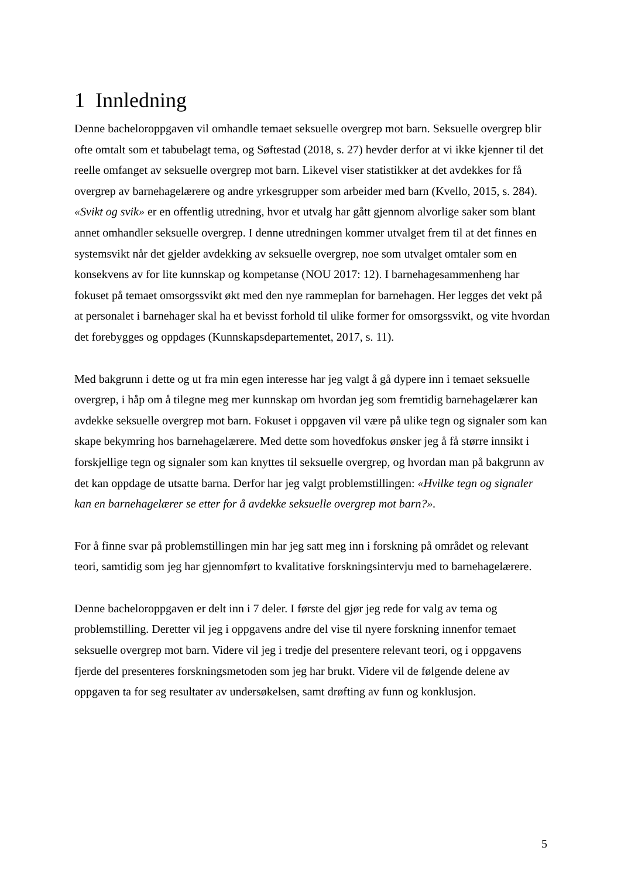1 Innledning
Denne bacheloroppgaven vil omhandle temaet seksuelle overgrep mot barn. Seksuelle overgrep blir ofte omtalt som et tabubelagt tema, og Søftestad (2018, s. 27) hevder derfor at vi ikke kjenner til det reelle omfanget av seksuelle overgrep mot barn. Likevel viser statistikker at det avdekkes for få overgrep av barnehagelærere og andre yrkesgrupper som arbeider med barn (Kvello, 2015, s. 284). «Svikt og svik» er en offentlig utredning, hvor et utvalg har gått gjennom alvorlige saker som blant annet omhandler seksuelle overgrep. I denne utredningen kommer utvalget frem til at det finnes en systemsvikt når det gjelder avdekking av seksuelle overgrep, noe som utvalget omtaler som en konsekvens av for lite kunnskap og kompetanse (NOU 2017: 12). I barnehagesammenheng har fokuset på temaet omsorgssvikt økt med den nye rammeplan for barnehagen. Her legges det vekt på at personalet i barnehager skal ha et bevisst forhold til ulike former for omsorgssvikt, og vite hvordan det forebygges og oppdages (Kunnskapsdepartementet, 2017, s. 11).
Med bakgrunn i dette og ut fra min egen interesse har jeg valgt å gå dypere inn i temaet seksuelle overgrep, i håp om å tilegne meg mer kunnskap om hvordan jeg som fremtidig barnehagelærer kan avdekke seksuelle overgrep mot barn. Fokuset i oppgaven vil være på ulike tegn og signaler som kan skape bekymring hos barnehagelærere. Med dette som hovedfokus ønsker jeg å få større innsikt i forskjellige tegn og signaler som kan knyttes til seksuelle overgrep, og hvordan man på bakgrunn av det kan oppdage de utsatte barna. Derfor har jeg valgt problemstillingen: «Hvilke tegn og signaler kan en barnehagelærer se etter for å avdekke seksuelle overgrep mot barn?».
For å finne svar på problemstillingen min har jeg satt meg inn i forskning på området og relevant teori, samtidig som jeg har gjennomført to kvalitative forskningsintervju med to barnehagelærere.
Denne bacheloroppgaven er delt inn i 7 deler. I første del gjør jeg rede for valg av tema og problemstilling. Deretter vil jeg i oppgavens andre del vise til nyere forskning innenfor temaet seksuelle overgrep mot barn. Videre vil jeg i tredje del presentere relevant teori, og i oppgavens fjerde del presenteres forskningsmetoden som jeg har brukt. Videre vil de følgende delene av oppgaven ta for seg resultater av undersøkelsen, samt drøfting av funn og konklusjon.
5